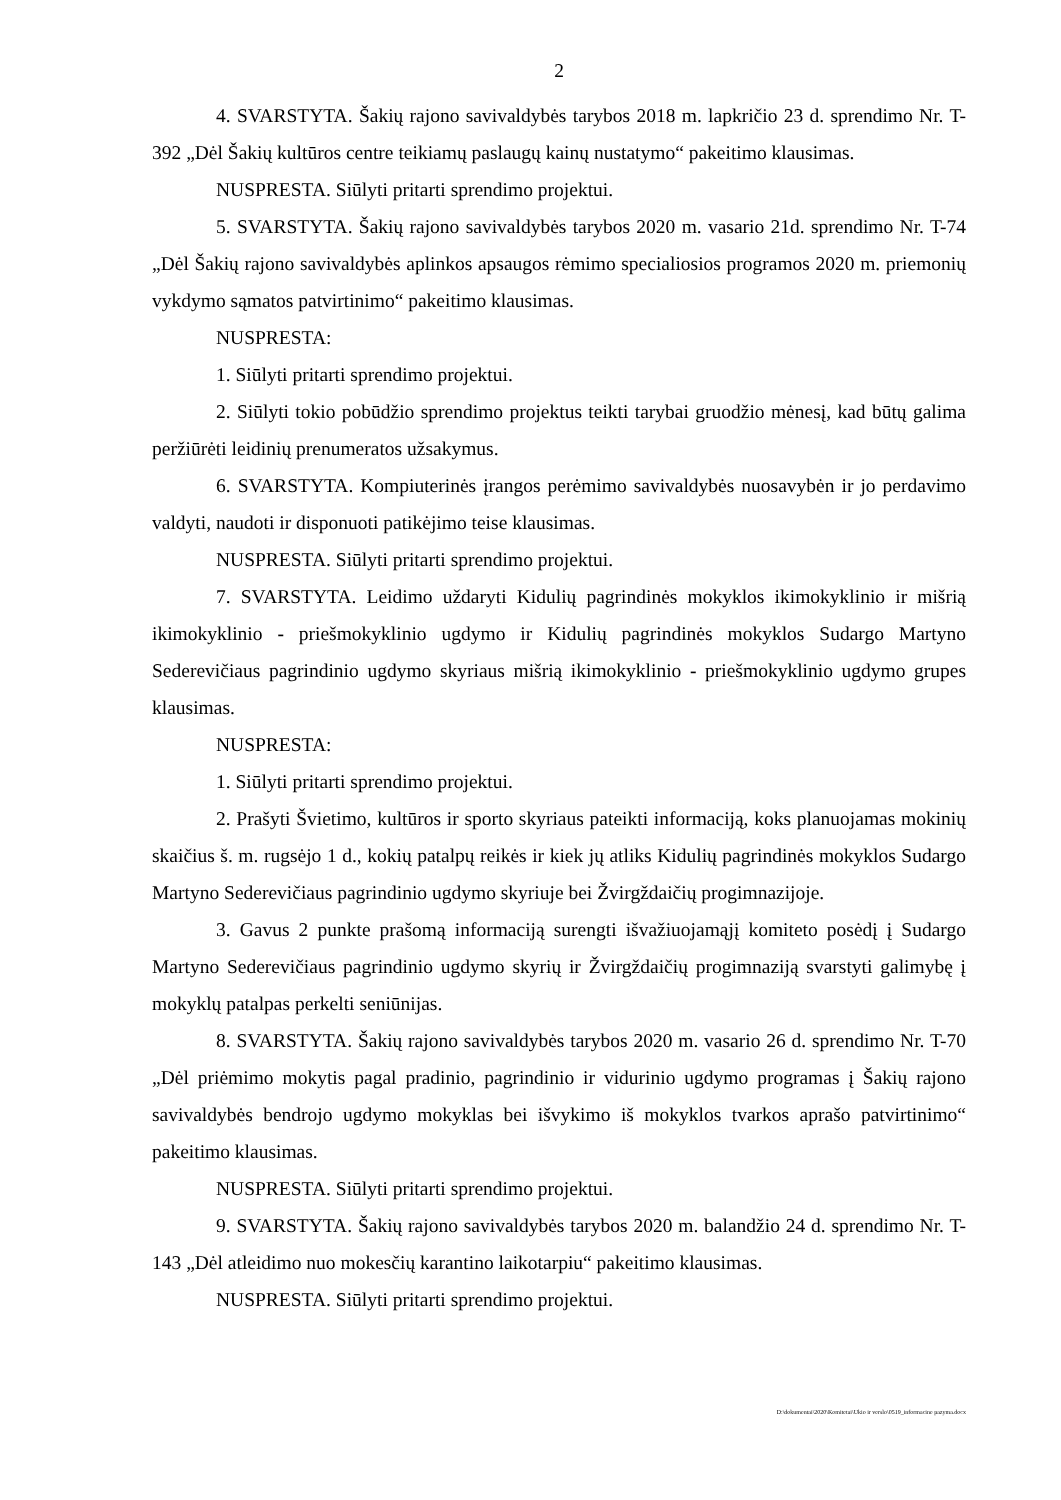2
4. SVARSTYTA. Šakių rajono savivaldybės tarybos 2018 m. lapkričio 23 d. sprendimo Nr. T-392 „Dėl Šakių kultūros centre teikiamų paslaugų kainų nustatymo“ pakeitimo klausimas.
NUSPRESTA. Siūlyti pritarti sprendimo projektui.
5. SVARSTYTA. Šakių rajono savivaldybės tarybos 2020 m. vasario 21d. sprendimo Nr. T-74 „Dėl Šakių rajono savivaldybės aplinkos apsaugos rėmimo specialiosios programos 2020 m. priemonių vykdymo sąmatos patvirtinimo“ pakeitimo klausimas.
NUSPRESTA:
1. Siūlyti pritarti sprendimo projektui.
2. Siūlyti tokio pobūdžio sprendimo projektus teikti tarybai gruodžio mėnesį, kad būtų galima peržiūrėti leidinių prenumeratos užsakymus.
6. SVARSTYTA. Kompiuterinės įrangos perėmimo savivaldybės nuosavybėn ir jo perdavimo valdyti, naudoti ir disponuoti patikėjimo teise klausimas.
NUSPRESTA. Siūlyti pritarti sprendimo projektui.
7. SVARSTYTA. Leidimo uždaryti Kidulių pagrindinės mokyklos ikimokyklinio ir mišrią ikimokyklinio - priešmokyklinio ugdymo ir Kidulių pagrindinės mokyklos Sudargo Martyno Sederevičiaus pagrindinio ugdymo skyriaus mišrią ikimokyklinio - priešmokyklinio ugdymo grupes klausimas.
NUSPRESTA:
1. Siūlyti pritarti sprendimo projektui.
2. Prašyti Švietimo, kultūros ir sporto skyriaus pateikti informaciją, koks planuojamas mokinių skaičius š. m. rugsėjo 1 d., kokių patalpų reikės ir kiek jų atliks Kidulių pagrindinės mokyklos Sudargo Martyno Sederevičiaus pagrindinio ugdymo skyriuje bei Žvirgždaičių progimnazijoje.
3. Gavus 2 punkte prašomą informaciją surengti išvažiuojamąjį komiteto posėdį į Sudargo Martyno Sederevičiaus pagrindinio ugdymo skyrių ir Žvirgždaičių progimnaziją svarstyti galimybę į mokyklų patalpas perkelti seniūnijas.
8. SVARSTYTA. Šakių rajono savivaldybės tarybos 2020 m. vasario 26 d. sprendimo Nr. T-70 „Dėl priėmimo mokytis pagal pradinio, pagrindinio ir vidurinio ugdymo programas į Šakių rajono savivaldybės bendrojo ugdymo mokyklas bei išvykimo iš mokyklos tvarkos aprašo patvirtinimo“ pakeitimo klausimas.
NUSPRESTA. Siūlyti pritarti sprendimo projektui.
9. SVARSTYTA. Šakių rajono savivaldybės tarybos 2020 m. balandžio 24 d. sprendimo Nr. T-143 „Dėl atleidimo nuo mokesčių karantino laikotarpiu“ pakeitimo klausimas.
NUSPRESTA. Siūlyti pritarti sprendimo projektui.
D:\dokumentai\2020\Komitetai\Ukio ir verslo\0519_informacine pazyma.docx